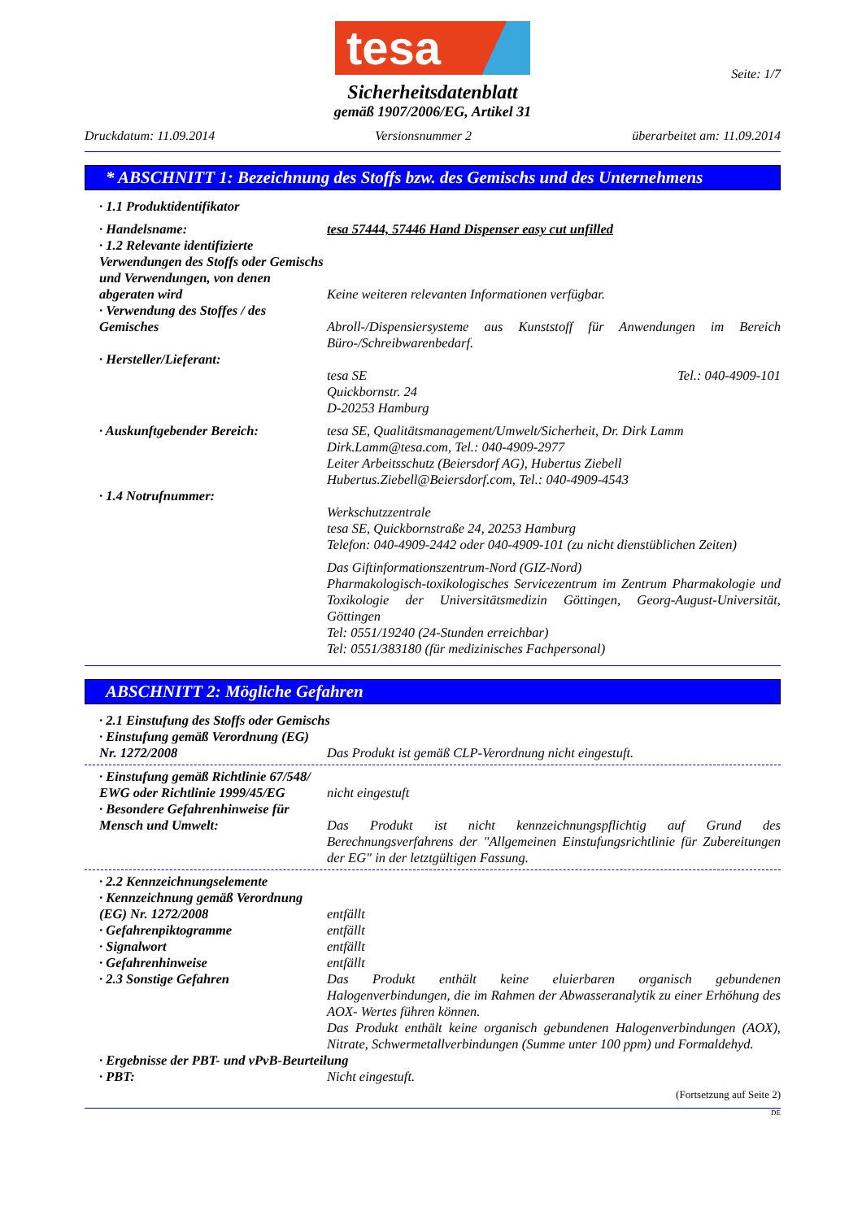tesa
Seite: 1/7
Sicherheitsdatenblatt
gemäß 1907/2006/EG, Artikel 31
Druckdatum: 11.09.2014 Versionsnummer 2 überarbeitet am: 11.09.2014
* ABSCHNITT 1: Bezeichnung des Stoffs bzw. des Gemischs und des Unternehmens
· 1.1 Produktidentifikator
· Handelsname: tesa 57444, 57446 Hand Dispenser easy cut unfilled
· 1.2 Relevante identifizierte Verwendungen des Stoffs oder Gemischs und Verwendungen, von denen abgeraten wird
Keine weiteren relevanten Informationen verfügbar.
· Verwendung des Stoffes / des Gemisches
Abroll-/Dispensiersysteme aus Kunststoff für Anwendungen im Bereich Büro-/Schreibwarenbedarf.
· Hersteller/Lieferant:
tesa SE Tel.: 040-4909-101
Quickbornstr. 24
D-20253 Hamburg
· Auskunftgebender Bereich: tesa SE, Qualitätsmanagement/Umwelt/Sicherheit, Dr. Dirk Lamm
Dirk.Lamm@tesa.com, Tel.: 040-4909-2977
Leiter Arbeitsschutz (Beiersdorf AG), Hubertus Ziebell
Hubertus.Ziebell@Beiersdorf.com, Tel.: 040-4909-4543
· 1.4 Notrufnummer:
Werkschutzzentrale
tesa SE, Quickbornstraße 24, 20253 Hamburg
Telefon: 040-4909-2442 oder 040-4909-101 (zu nicht dienstüblichen Zeiten)
Das Giftinformationszentrum-Nord (GIZ-Nord)
Pharmakologisch-toxikologisches Servicezentrum im Zentrum Pharmakologie und Toxikologie der Universitätsmedizin Göttingen, Georg-August-Universität, Göttingen
Tel: 0551/19240 (24-Stunden erreichbar)
Tel: 0551/383180 (für medizinisches Fachpersonal)
ABSCHNITT 2: Mögliche Gefahren
· 2.1 Einstufung des Stoffs oder Gemischs
· Einstufung gemäß Verordnung (EG) Nr. 1272/2008
Das Produkt ist gemäß CLP-Verordnung nicht eingestuft.
· Einstufung gemäß Richtlinie 67/548/ EWG oder Richtlinie 1999/45/EG
nicht eingestuft
· Besondere Gefahrenhinweise für Mensch und Umwelt:
Das Produkt ist nicht kennzeichnungspflichtig auf Grund des Berechnungsverfahrens der "Allgemeinen Einstufungsrichtlinie für Zubereitungen der EG" in der letztgültigen Fassung.
· 2.2 Kennzeichnungselemente
· Kennzeichnung gemäß Verordnung (EG) Nr. 1272/2008
entfällt
· Gefahrenpiktogramme entfällt
· Signalwort entfällt
· Gefahrenhinweise entfällt
· 2.3 Sonstige Gefahren Das Produkt enthält keine eluierbaren organisch gebundenen Halogenverbindungen, die im Rahmen der Abwasseranalytik zu einer Erhöhung des AOX- Wertes führen können.
Das Produkt enthält keine organisch gebundenen Halogenverbindungen (AOX), Nitrate, Schwermetallverbindungen (Summe unter 100 ppm) und Formaldehyd.
· Ergebnisse der PBT- und vPvB-Beurteilung
· PBT: Nicht eingestuft.
(Fortsetzung auf Seite 2)
DE